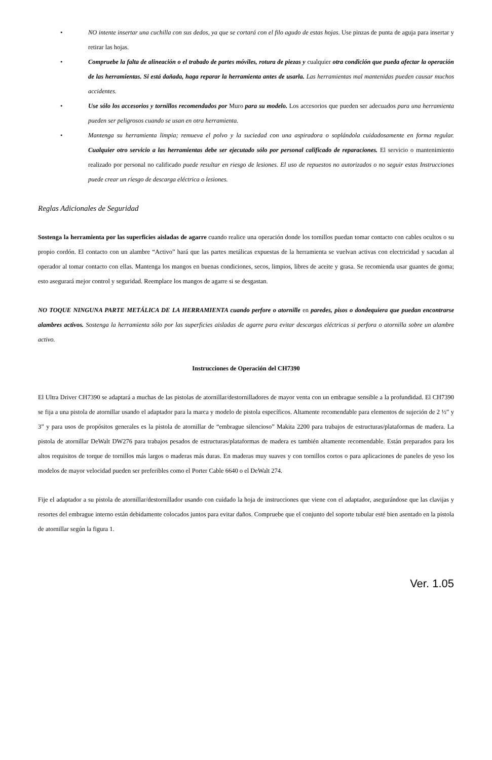• NO intente insertar una cuchilla con sus dedos, ya que se cortará con el filo agudo de estas hojas. Use pinzas de punta de aguja para insertar y retirar las hojas.
• Compruebe la falta de alineación o el trabado de partes móviles, rotura de piezas y cualquier otra condición que pueda afectar la operación de las herramientas. Si está dañada, haga reparar la herramienta antes de usarla. Las herramientas mal mantenidas pueden causar muchos accidentes.
• Use sólo los accesorios y tornillos recomendados por Muro para su modelo. Los accesorios que pueden ser adecuados para una herramienta pueden ser peligrosos cuando se usan en otra herramienta.
• Mantenga su herramienta limpia; remueva el polvo y la suciedad con una aspiradora o soplándola cuidadosamente en forma regular. Cualquier otro servicio a las herramientas debe ser ejecutado sólo por personal calificado de reparaciones. El servicio o mantenimiento realizado por personal no calificado puede resultar en riesgo de lesiones. El uso de repuestos no autorizados o no seguir estas Instrucciones puede crear un riesgo de descarga eléctrica o lesiones.
Reglas Adicionales de Seguridad
Sostenga la herramienta por las superficies aisladas de agarre cuando realice una operación donde los tornillos puedan tomar contacto con cables ocultos o su propio cordón. El contacto con un alambre “Activo” hará que las partes metálicas expuestas de la herramienta se vuelvan activas con electricidad y sacudan al operador al tomar contacto con ellas. Mantenga los mangos en buenas condiciones, secos, limpios, libres de aceite y grasa. Se recomienda usar guantes de goma; esto asegurará mejor control y seguridad. Reemplace los mangos de agarre si se desgastan.
NO TOQUE NINGUNA PARTE METÁLICA DE LA HERRAMIENTA cuando perfore o atornille en paredes, pisos o dondequiera que puedan encontrarse alambres activos. Sostenga la herramienta sólo por las superficies aisladas de agarre para evitar descargas eléctricas si perfora o atornilla sobre un alambre activo.
Instrucciones de Operación del CH7390
El Ultra Driver CH7390 se adaptará a muchas de las pistolas de atornillar/destornilladores de mayor venta con un embrague sensible a la profundidad. El CH7390 se fija a una pistola de atornillar usando el adaptador para la marca y modelo de pistola específicos. Altamente recomendable para elementos de sujeción de 2 ½” y 3” y para usos de propósitos generales es la pistola de atornillar de “embrague silencioso” Makita 2200 para trabajos de estructuras/plataformas de madera. La pistola de atornillar DeWalt DW276 para trabajos pesados de estructuras/plataformas de madera es también altamente recomendable. Están preparados para los altos requisitos de torque de tornillos más largos o maderas más duras. En maderas muy suaves y con tornillos cortos o para aplicaciones de paneles de yeso los modelos de mayor velocidad pueden ser preferibles como el Porter Cable 6640 o el DeWalt 274.
Fije el adaptador a su pistola de atornillar/destornillador usando con cuidado la hoja de instrucciones que viene con el adaptador, asegurándose que las clavijas y resortes del embrague interno están debidamente colocados juntos para evitar daños. Compruebe que el conjunto del soporte tubular esté bien asentado en la pistola de atornillar según la figura 1.
Ver. 1.05